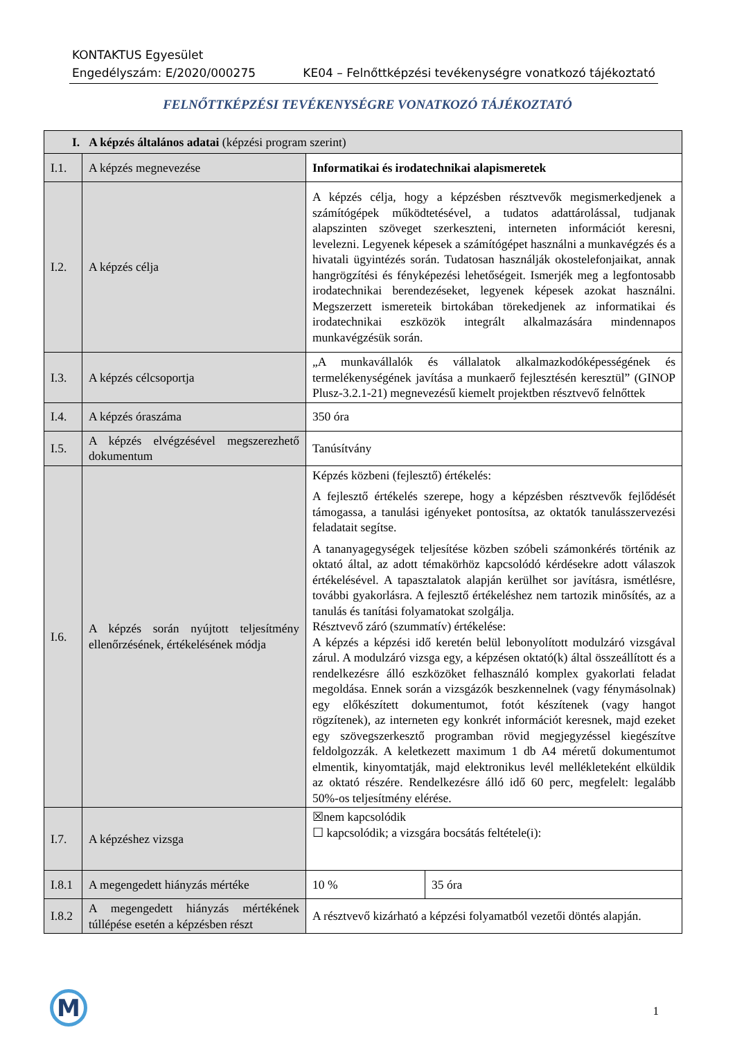KONTAKTUS Egyesület
Engedélyszám: E/2020/000275 KE04 – Felnőttképzési tevékenységre vonatkozó tájékoztató
FELNŐTTKÉPZÉSI TEVÉKENYSÉGRE VONATKOZÓ TÁJÉKOZTATÓ
| I. A képzés általános adatai (képzési program szerint) | | | |
| I.1. | A képzés megnevezése | Informatikai és irodatechnikai alapismeretek | |
| I.2. | A képzés célja | A képzés célja, hogy a képzésben résztvevők megismerkedjenek a számítógépek működtetésével, a tudatos adattárolással, tudjanak alapszinten szöveget szerkeszteni, interneten információt keresni, levelezni. Legyenek képesek a számítógépet használni a munkavégzés és a hivatali ügyintézés során. Tudatosan használják okostelefonjaikat, annak hangrögzítési és fényképezési lehetőségeit. Ismerjék meg a legfontosabb irodatechnikai berendezéseket, legyenek képesek azokat használni. Megszerzett ismereteik birtokában törekedjenek az informatikai és irodatechnikai eszközök integrált alkalmazására mindennapos munkavégzésük során. | |
| I.3. | A képzés célcsoportja | „A munkavállalók és vállalatok alkalmazkodóképességének és termelékenységének javítása a munkaerő fejlesztésén keresztül” (GINOP Plusz-3.2.1-21) megnevezésű kiemelt projektben résztvevő felnőttek | |
| I.4. | A képzés óraszáma | 350 óra | |
| I.5. | A képzés elvégzésével megszerezhető dokumentum | Tanúsítvány | |
| I.6. | A képzés során nyújtott teljesítmény ellenőrzésének, értékelésének módja | Képzés közbeni (fejlesztő) értékelés: A fejlesztő értékelés szerepe, hogy a képzésben résztvevők fejlődését támogassa, a tanulási igényeket pontosítsa, az oktatók tanulásszervezési feladatait segítse. A tananyagegységek teljesítése közben szóbeli számonkérés történik az oktató által, az adott témakörhöz kapcsolódó kérdésekre adott válaszok értékelésével. A tapasztalatok alapján kerülhet sor javításra, ismétlésre, további gyakorlásra. A fejlesztő értékeléshez nem tartozik minősítés, az a tanulás és tanítási folyamatokat szolgálja. Résztvevő záró (szummatív) értékelése: A képzés a képzési idő keretén belül lebonyolított modulzáró vizsgával zárul. A modulzáró vizsga egy, a képzésen oktató(k) által összeállított és a rendelkezésre álló eszközöket felhasználó komplex gyakorlati feladat megoldása. Ennek során a vizsgázók beszkennelnek (vagy fénymásolnak) egy előkészített dokumentumot, fotót készítenek (vagy hangot rögzítenek), az interneten egy konkrét információt keresnek, majd ezeket egy szövegszerkesztő programban rövid megjegyzéssel kiegészítve feldolgozzák. A keletkezett maximum 1 db A4 méretű dokumentumot elmentik, kinyomtatják, majd elektronikus levél mellékleteként elküldik az oktató részére. Rendelkezésre álló idő 60 perc, megfelelt: legalább 50%-os teljesítmény elérése. | |
| I.7. | A képzéshez vizsga | ☒nem kapcsolódik ☐ kapcsolódik; a vizsgára bocsátás feltétele(i): | |
| I.8.1 | A megengedett hiányzás mértéke | 10 % | 35 óra |
| I.8.2 | A megengedett hiányzás mértékének túllépése esetén a képzésben részt | A résztvevő kizárható a képzési folyamatból vezetői döntés alapján. | |
M 1